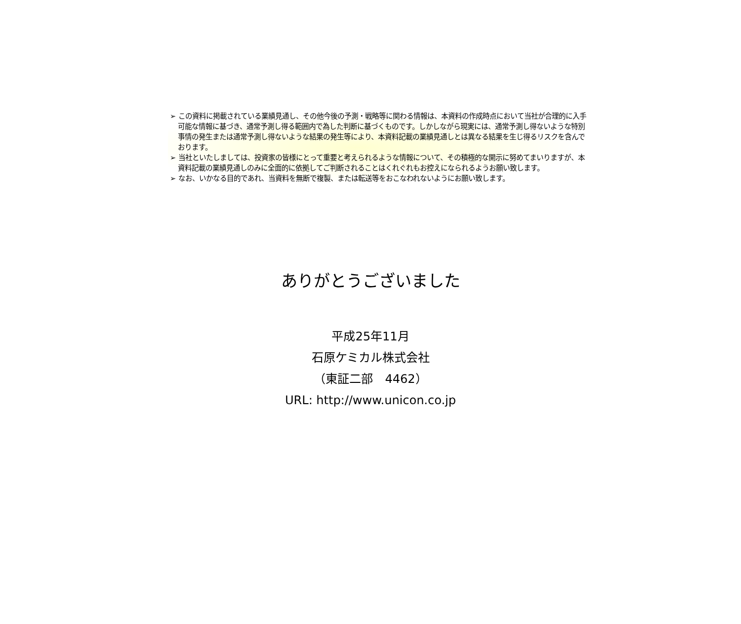➢ この資料に掲載されている業績見通し、その他今後の予測・戦略等に関わる情報は、本資料の作成時点において当社が合理的に入手可能な情報に基づき、通常予測し得る範囲内で為した判断に基づくものです。しかしながら現実には、通常予測し得ないような特別事情の発生または通常予測し得ないような結果の発生等により、本資料記載の業績見通しとは異なる結果を生じ得るリスクを含んでおります。
➢ 当社といたしましては、投資家の皆様にとって重要と考えられるような情報について、その積極的な開示に努めてまいりますが、本資料記載の業績見通しのみに全面的に依拠してご判断されることはくれぐれもお控えになられるようお願い致します。
➢ なお、いかなる目的であれ、当資料を無断で複製、または転送等をおこなわれないようにお願い致します。
ありがとうございました
平成25年11月
石原ケミカル株式会社
（東証二部　4462）
URL: http://www.unicon.co.jp